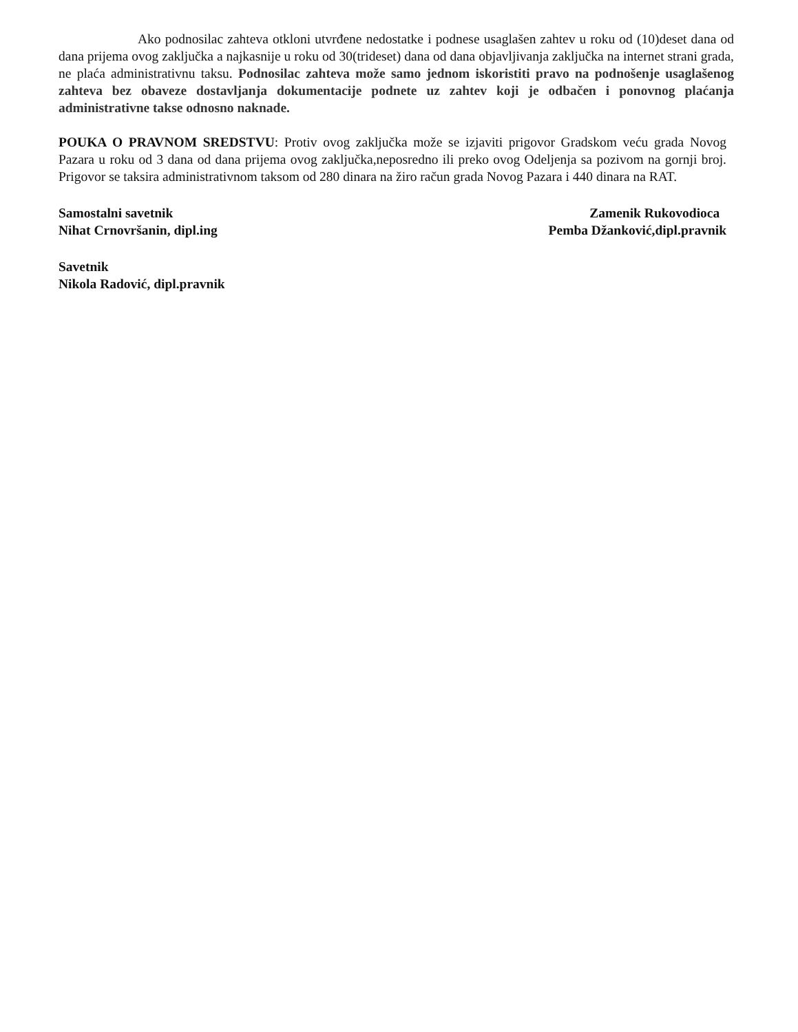Ako podnosilac zahteva otkloni utvrđene nedostatke i podnese usaglašen zahtev u roku od (10)deset dana od dana prijema ovog zaključka a najkasnije u roku od 30(trideset) dana od dana objavljivanja zaključka na internet strani grada, ne plaća administrativnu taksu. Podnosilac zahteva može samo jednom iskoristiti pravo na podnošenje usaglašenog zahteva bez obaveze dostavljanja dokumentacije podnete uz zahtev koji je odbačen i ponovnog plaćanja administrativne takse odnosno naknade.
POUKA O PRAVNOM SREDSTVU: Protiv ovog zaključka može se izjaviti prigovor Gradskom veću grada Novog Pazara u roku od 3 dana od dana prijema ovog zaključka,neposredno ili preko ovog Odeljenja sa pozivom na gornji broj. Prigovor se taksira administrativnom taksom od 280 dinara na žiro račun grada Novog Pazara i 440 dinara na RAT.
Samostalni savetnik
Nihat Crnovršanin, dipl.ing
Zamenik Rukovodioca
Pemba Džanković,dipl.pravnik
Savetnik
Nikola Radović, dipl.pravnik